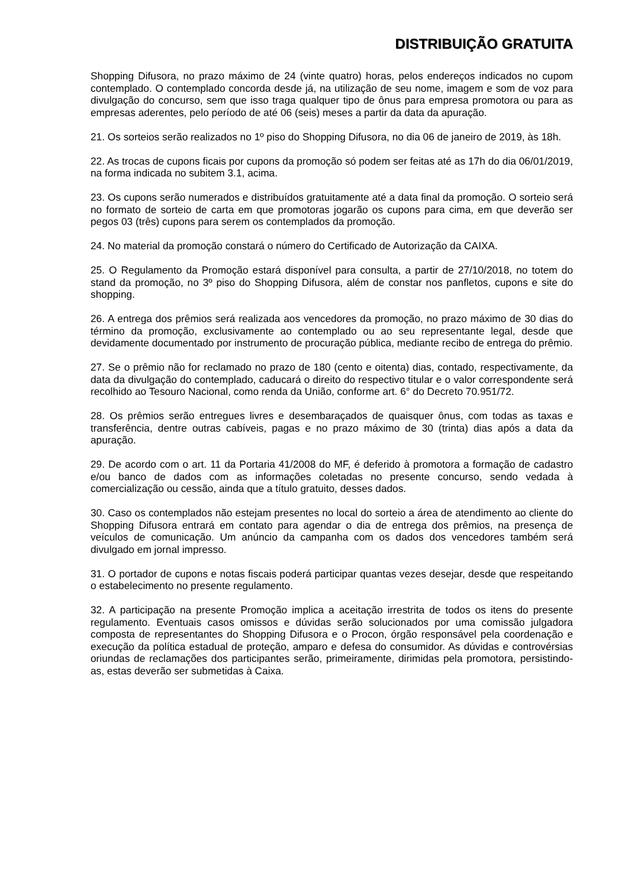DISTRIBUIÇÃO GRATUITA
Shopping Difusora, no prazo máximo de 24 (vinte quatro) horas, pelos endereços indicados no cupom contemplado. O contemplado concorda desde já, na utilização de seu nome, imagem e som de voz para divulgação do concurso, sem que isso traga qualquer tipo de ônus para empresa promotora ou para as empresas aderentes, pelo período de até 06 (seis) meses a partir da data da apuração.
21. Os sorteios serão realizados no 1º piso do Shopping Difusora, no dia 06 de janeiro de 2019, às 18h.
22. As trocas de cupons ficais por cupons da promoção só podem ser feitas até as 17h do dia 06/01/2019, na forma indicada no subitem 3.1, acima.
23. Os cupons serão numerados e distribuídos gratuitamente até a data final da promoção. O sorteio será no formato de sorteio de carta em que promotoras jogarão os cupons para cima, em que deverão ser pegos 03 (três) cupons para serem os contemplados da promoção.
24. No material da promoção constará o número do Certificado de Autorização da CAIXA.
25. O Regulamento da Promoção estará disponível para consulta, a partir de 27/10/2018, no totem do stand da promoção, no 3º piso do Shopping Difusora, além de constar nos panfletos, cupons e site do shopping.
26. A entrega dos prêmios será realizada aos vencedores da promoção, no prazo máximo de 30 dias do término da promoção, exclusivamente ao contemplado ou ao seu representante legal, desde que devidamente documentado por instrumento de procuração pública, mediante recibo de entrega do prêmio.
27. Se o prêmio não for reclamado no prazo de 180 (cento e oitenta) dias, contado, respectivamente, da data da divulgação do contemplado, caducará o direito do respectivo titular e o valor correspondente será recolhido ao Tesouro Nacional, como renda da União, conforme art. 6° do Decreto 70.951/72.
28. Os prêmios serão entregues livres e desembaraçados de quaisquer ônus, com todas as taxas e transferência, dentre outras cabíveis, pagas e no prazo máximo de 30 (trinta) dias após a data da apuração.
29. De acordo com o art. 11 da Portaria 41/2008 do MF, é deferido à promotora a formação de cadastro e/ou banco de dados com as informações coletadas no presente concurso, sendo vedada à comercialização ou cessão, ainda que a título gratuito, desses dados.
30. Caso os contemplados não estejam presentes no local do sorteio a área de atendimento ao cliente do Shopping Difusora entrará em contato para agendar o dia de entrega dos prêmios, na presença de veículos de comunicação. Um anúncio da campanha com os dados dos vencedores também será divulgado em jornal impresso.
31. O portador de cupons e notas fiscais poderá participar quantas vezes desejar, desde que respeitando o estabelecimento no presente regulamento.
32. A participação na presente Promoção implica a aceitação irrestrita de todos os itens do presente regulamento. Eventuais casos omissos e dúvidas serão solucionados por uma comissão julgadora composta de representantes do Shopping Difusora e o Procon, órgão responsável pela coordenação e execução da política estadual de proteção, amparo e defesa do consumidor. As dúvidas e controvérsias oriundas de reclamações dos participantes serão, primeiramente, dirimidas pela promotora, persistindo-as, estas deverão ser submetidas à Caixa.